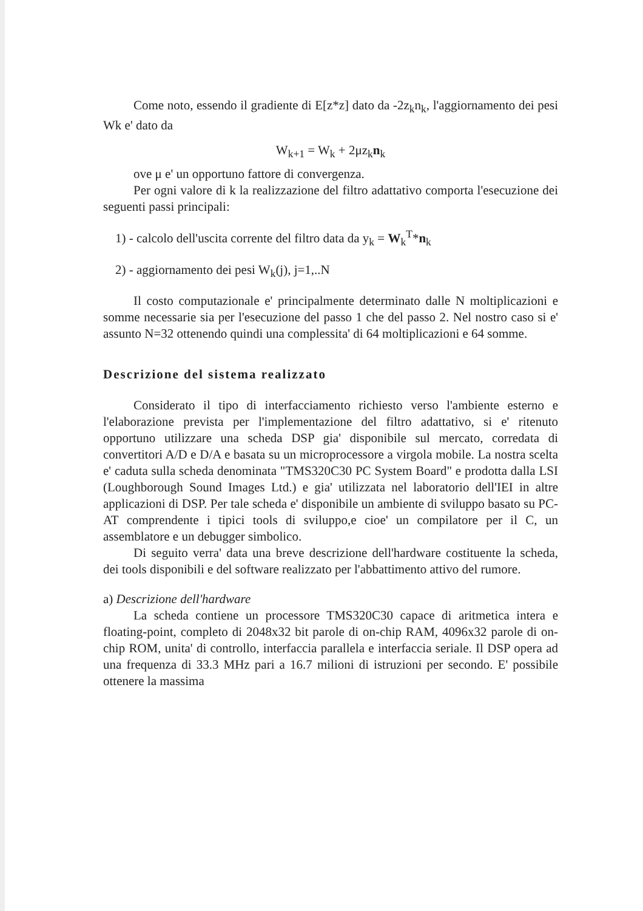Come noto, essendo il gradiente di E[z*z] dato da -2z<sub>k</sub>n<sub>k</sub>, l'aggiornamento dei pesi Wk e' dato da
W<sub>k+1</sub> = W<sub>k</sub> + 2μz<sub>k</sub>n<sub>k</sub>
ove μ e' un opportuno fattore di convergenza.
Per ogni valore di k la realizzazione del filtro adattativo comporta l'esecuzione dei seguenti passi principali:
1) - calcolo dell'uscita corrente del filtro data da y<sub>k</sub> = W<sub>k</sub><sup>T</sup>*n<sub>k</sub>
2) - aggiornamento dei pesi W<sub>k</sub>(j), j=1,..N
Il costo computazionale e' principalmente determinato dalle N moltiplicazioni e somme necessarie sia per l'esecuzione del passo 1 che del passo 2. Nel nostro caso si e' assunto N=32 ottenendo quindi una complessita' di 64 moltiplicazioni e 64 somme.
Descrizione del sistema realizzato
Considerato il tipo di interfacciamento richiesto verso l'ambiente esterno e l'elaborazione prevista per l'implementazione del filtro adattativo, si e' ritenuto opportuno utilizzare una scheda DSP gia' disponibile sul mercato, corredata di convertitori A/D e D/A e basata su un microprocessore a virgola mobile. La nostra scelta e' caduta sulla scheda denominata "TMS320C30 PC System Board" e prodotta dalla LSI (Loughborough Sound Images Ltd.) e gia' utilizzata nel laboratorio dell'IEI in altre applicazioni di DSP. Per tale scheda e' disponibile un ambiente di sviluppo basato su PC-AT comprendente i tipici tools di sviluppo,e cioe' un compilatore per il C, un assemblatore e un debugger simbolico.
Di seguito verra' data una breve descrizione dell'hardware costituente la scheda, dei tools disponibili e del software realizzato per l'abbattimento attivo del rumore.
a) Descrizione dell'hardware
La scheda contiene un processore TMS320C30 capace di aritmetica intera e floating-point, completo di 2048x32 bit parole di on-chip RAM, 4096x32 parole di on-chip ROM, unita' di controllo, interfaccia parallela e interfaccia seriale. Il DSP opera ad una frequenza di 33.3 MHz pari a 16.7 milioni di istruzioni per secondo. E' possibile ottenere la massima